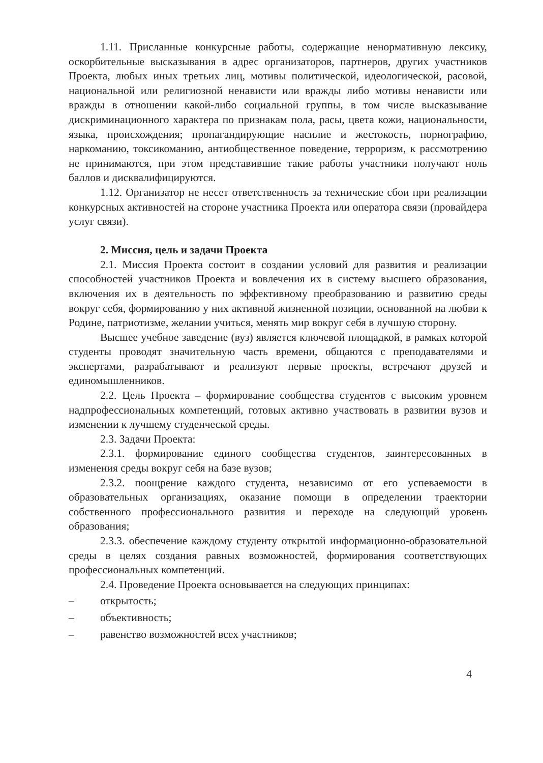1.11. Присланные конкурсные работы, содержащие ненормативную лексику, оскорбительные высказывания в адрес организаторов, партнеров, других участников Проекта, любых иных третьих лиц, мотивы политической, идеологической, расовой, национальной или религиозной ненависти или вражды либо мотивы ненависти или вражды в отношении какой-либо социальной группы, в том числе высказывание дискриминационного характера по признакам пола, расы, цвета кожи, национальности, языка, происхождения; пропагандирующие насилие и жестокость, порнографию, наркоманию, токсикоманию, антиобщественное поведение, терроризм, к рассмотрению не принимаются, при этом представившие такие работы участники получают ноль баллов и дисквалифицируются.
1.12. Организатор не несет ответственность за технические сбои при реализации конкурсных активностей на стороне участника Проекта или оператора связи (провайдера услуг связи).
2. Миссия, цель и задачи Проекта
2.1. Миссия Проекта состоит в создании условий для развития и реализации способностей участников Проекта и вовлечения их в систему высшего образования, включения их в деятельность по эффективному преобразованию и развитию среды вокруг себя, формированию у них активной жизненной позиции, основанной на любви к Родине, патриотизме, желании учиться, менять мир вокруг себя в лучшую сторону.
Высшее учебное заведение (вуз) является ключевой площадкой, в рамках которой студенты проводят значительную часть времени, общаются с преподавателями и экспертами, разрабатывают и реализуют первые проекты, встречают друзей и единомышленников.
2.2. Цель Проекта – формирование сообщества студентов с высоким уровнем надпрофессиональных компетенций, готовых активно участвовать в развитии вузов и изменении к лучшему студенческой среды.
2.3. Задачи Проекта:
2.3.1. формирование единого сообщества студентов, заинтересованных в изменения среды вокруг себя на базе вузов;
2.3.2. поощрение каждого студента, независимо от его успеваемости в образовательных организациях, оказание помощи в определении траектории собственного профессионального развития и переходе на следующий уровень образования;
2.3.3. обеспечение каждому студенту открытой информационно-образовательной среды в целях создания равных возможностей, формирования соответствующих профессиональных компетенций.
2.4. Проведение Проекта основывается на следующих принципах:
– открытость;
– объективность;
– равенство возможностей всех участников;
4